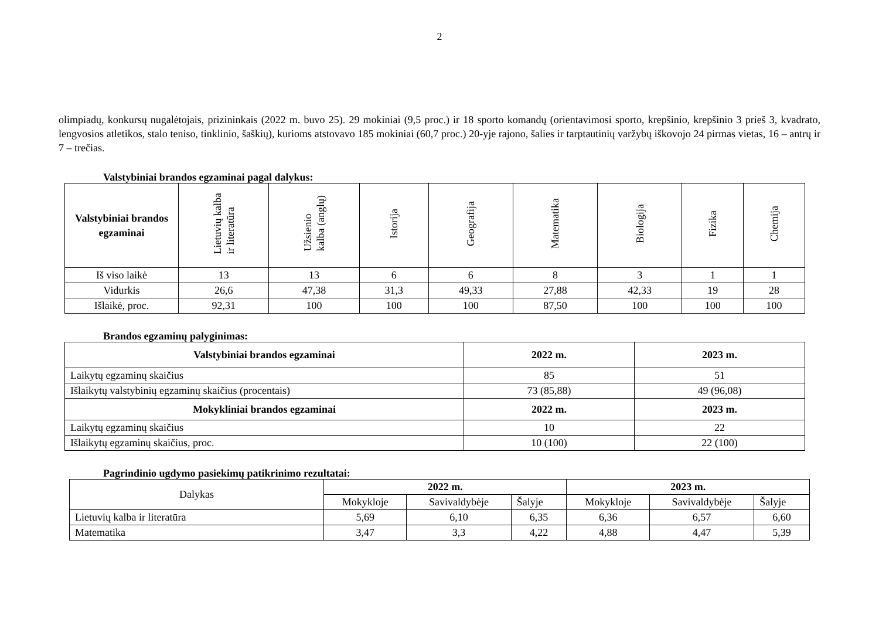2
olimpiadų, konkursų nugalėtojais, prizininkais (2022 m. buvo 25). 29 mokiniai (9,5 proc.) ir 18 sporto komandų (orientavimosi sporto, krepšinio, krepšinio 3 prieš 3, kvadrato, lengvosios atletikos, stalo teniso, tinklinio, šaškių), kurioms atstovavo 185 mokiniai (60,7 proc.) 20-yje rajono, šalies ir tarptautinių varžybų iškovojo 24 pirmas vietas, 16 – antrų ir 7 – trečias.
Valstybiniai brandos egzaminai pagal dalykus:
| Valstybiniai brandos egzaminai | Lietuvių kalba ir literatūra | Užsienio kalba (anglų) | Istorija | Geografija | Matematika | Biologija | Fizika | Chemija |
| --- | --- | --- | --- | --- | --- | --- | --- | --- |
| Iš viso laikė | 13 | 13 | 6 | 6 | 8 | 3 | 1 | 1 |
| Vidurkis | 26,6 | 47,38 | 31,3 | 49,33 | 27,88 | 42,33 | 19 | 28 |
| Išlaikė, proc. | 92,31 | 100 | 100 | 100 | 87,50 | 100 | 100 | 100 |
Brandos egzaminų palyginimas:
| Valstybiniai brandos egzaminai | 2022 m. | 2023 m. |
| --- | --- | --- |
| Laikytų egzaminų skaičius | 85 | 51 |
| Išlaikytų valstybinių egzaminų skaičius (procentais) | 73 (85,88) | 49 (96,08) |
| Mokykliniai brandos egzaminai | 2022 m. | 2023 m. |
| Laikytų egzaminų skaičius | 10 | 22 |
| Išlaikytų egzaminų skaičius, proc. | 10 (100) | 22 (100) |
Pagrindinio ugdymo pasiekimų patikrinimo rezultatai:
| Dalykas | 2022 m. | | | 2023 m. | | |
| | Mokykloje | Savivaldybėje | Šalyje | Mokykloje | Savivaldybėje | Šalyje |
| Lietuvių kalba ir literatūra | 5,69 | 6,10 | 6,35 | 6,36 | 6,57 | 6,60 |
| Matematika | 3,47 | 3,3 | 4,22 | 4,88 | 4,47 | 5,39 |